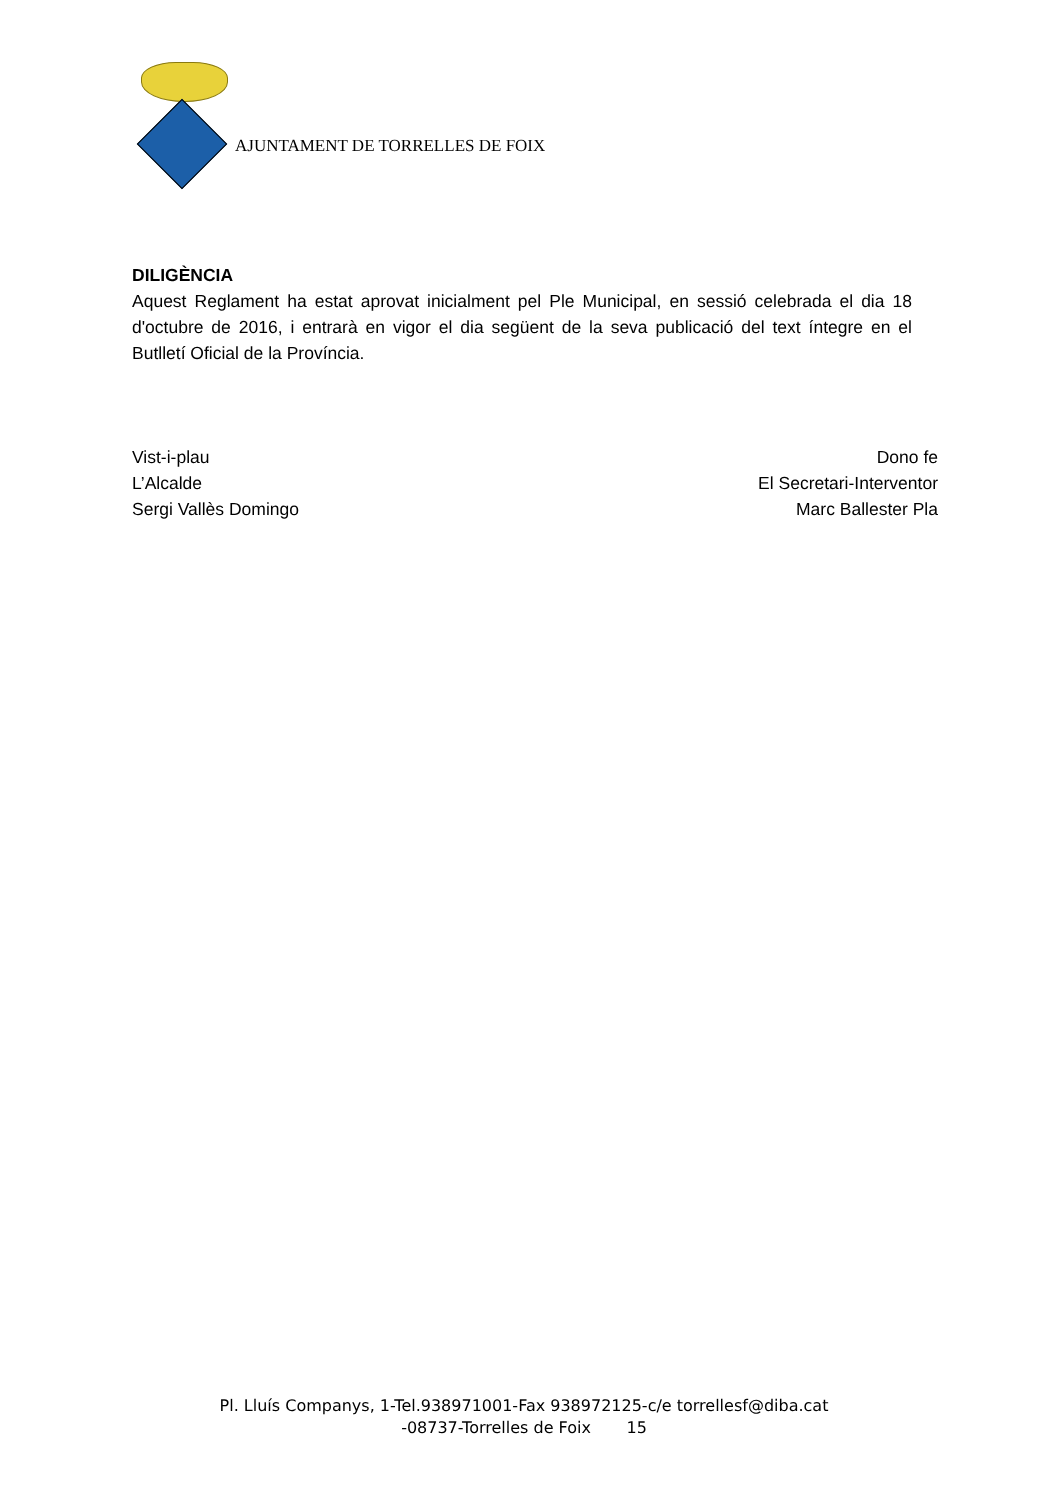AJUNTAMENT DE TORRELLES DE FOIX
DILIGÈNCIA
Aquest Reglament ha estat aprovat inicialment pel Ple Municipal, en sessió celebrada el dia 18 d'octubre de 2016, i entrarà en vigor el dia següent de la seva publicació del text íntegre en el Butlletí Oficial de la Província.
Vist-i-plau
L’Alcalde
Sergi Vallès Domingo
Dono fe
El Secretari-Interventor
Marc Ballester Pla
Pl. Lluís Companys, 1-Tel.938971001-Fax 938972125-c/e torrellesf@diba.cat
-08737-Torrelles de Foix 15